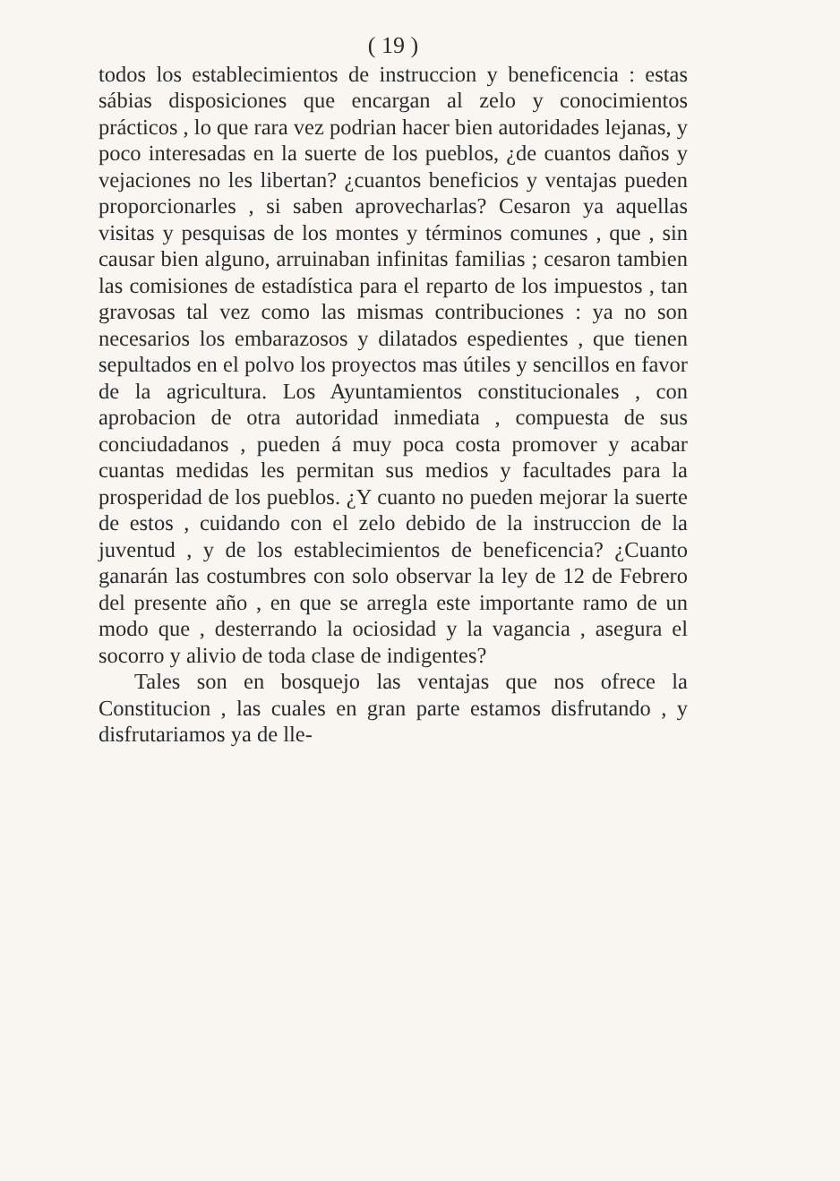( 19 )
todos los establecimientos de instruccion y beneficencia : estas sábias disposiciones que encargan al zelo y conocimientos prácticos , lo que rara vez podrian hacer bien autoridades lejanas, y poco interesadas en la suerte de los pueblos, ¿de cuantos daños y vejaciones no les libertan? ¿cuantos beneficios y ventajas pueden proporcionarles , si saben aprovecharlas? Cesaron ya aquellas visitas y pesquisas de los montes y términos comunes , que , sin causar bien alguno, arruinaban infinitas familias ; cesaron tambien las comisiones de estadística para el reparto de los impuestos , tan gravosas tal vez como las mismas contribuciones : ya no son necesarios los embarazosos y dilatados espedientes , que tienen sepultados en el polvo los proyectos mas útiles y sencillos en favor de la agricultura. Los Ayuntamientos constitucionales , con aprobacion de otra autoridad inmediata , compuesta de sus conciudadanos , pueden á muy poca costa promover y acabar cuantas medidas les permitan sus medios y facultades para la prosperidad de los pueblos. ¿Y cuanto no pueden mejorar la suerte de estos , cuidando con el zelo debido de la instruccion de la juventud , y de los establecimientos de beneficencia? ¿Cuanto ganarán las costumbres con solo observar la ley de 12 de Febrero del presente año , en que se arregla este importante ramo de un modo que , desterrando la ociosidad y la vagancia , asegura el socorro y alivio de toda clase de indigentes?
Tales son en bosquejo las ventajas que nos ofrece la Constitucion , las cuales en gran parte estamos disfrutando , y disfrutariamos ya de lle-